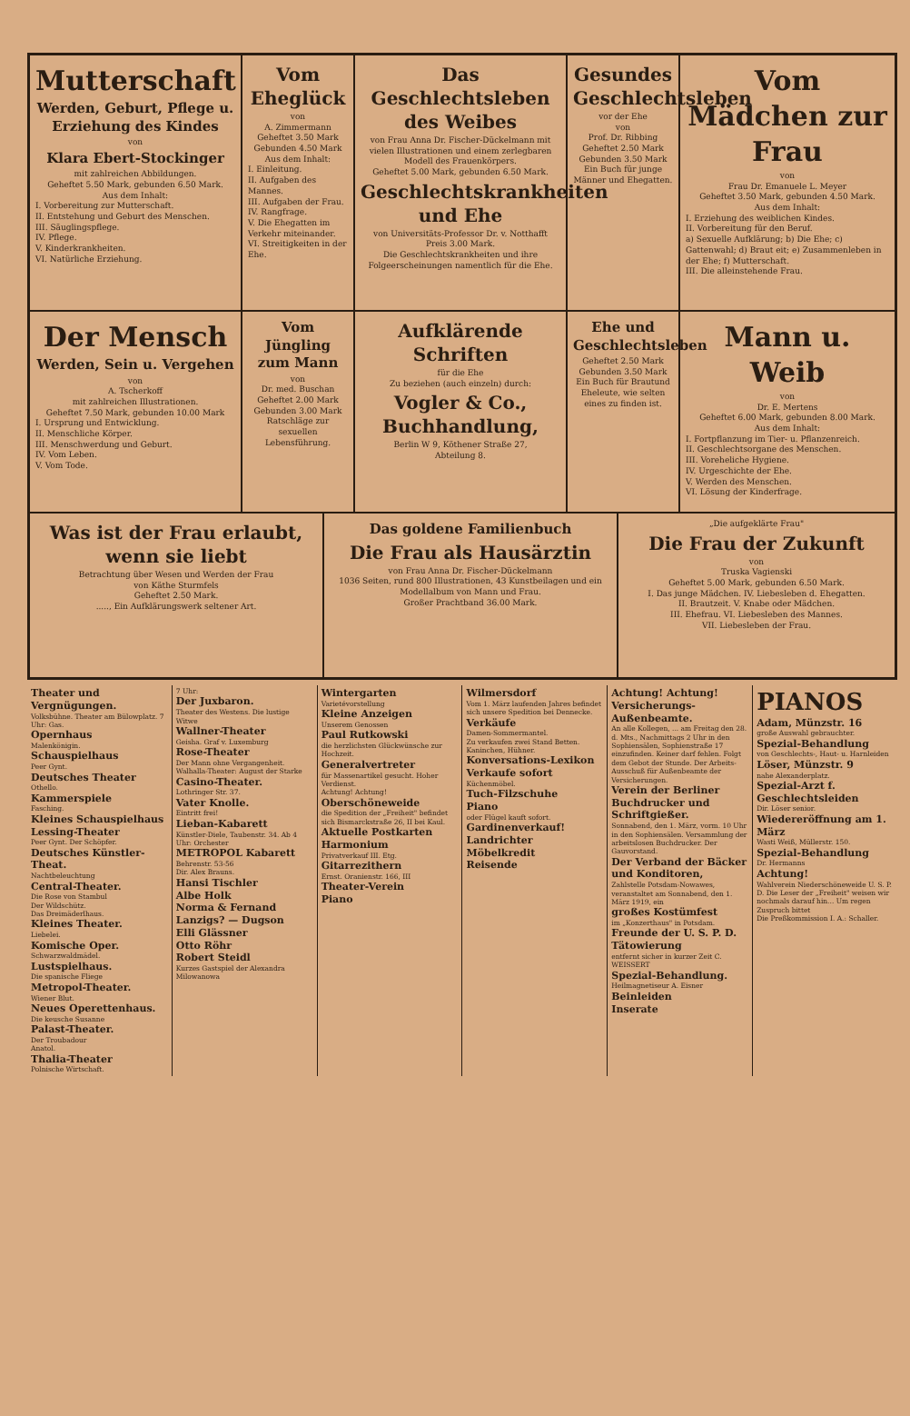Mutterschaft
Werden, Geburt, Pflege u. Erziehung des Kindes
von
Klara Ebert-Stockinger
mit zahlreichen Abbildungen.
Geheftet 5.50 Mark, gebunden 6.50 Mark.
Aus dem Inhalt:
I. Vorbereitung zur Mutterschaft.
II. Entstehung und Geburt des Menschen.
III. Säuglingspflege.
IV. Pflege.
V. Kinderkrankheiten.
VI. Natürliche Erziehung.
Vom Eheglück
von
A. Zimmermann
Geheftet 3.50 Mark
Gebunden 4.50 Mark
Aus dem Inhalt:
I. Einleitung.
II. Aufgaben des Mannes.
III. Aufgaben der Frau.
IV. Rangfrage.
V. Die Ehegatten im Verkehr miteinander.
VI. Streitigkeiten in der Ehe.
Das Geschlechtsleben des Weibes
von Frau Anna Dr. Fischer-Dückelmann mit vielen Illustrationen und einem zerlegbaren Modell des Frauenkörpers.
Geheftet 5.00 Mark, gebunden 6.50 Mark.
Geschlechtskrankheiten und Ehe
von Universitäts-Professor Dr. v. Notthafft
Preis 3.00 Mark.
Die Geschlechtskrankheiten und ihre Folgeerscheinungen namentlich für die Ehe.
Gesundes Geschlechtsleben
vor der Ehe
von
Prof. Dr. Ribbing
Geheftet 2.50 Mark
Gebunden 3.50 Mark
Ein Buch für junge Männer und Ehegatten.
Vom Mädchen zur Frau
von
Frau Dr. Emanuele L. Meyer
Geheftet 3.50 Mark, gebunden 4.50 Mark.
Aus dem Inhalt:
I. Erziehung des weiblichen Kindes.
II. Vorbereitung für den Beruf.
a) Sexuelle Aufklärung; b) Die Ehe; c) Gattenwahl; d) Braut eit; e) Zusammenleben in der Ehe; f) Mutterschaft.
III. Die alleinstehende Frau.
Der Mensch
Werden, Sein u. Vergehen
von
A. Tscherkoff
mit zahlreichen Illustrationen.
Geheftet 7.50 Mark, gebunden 10.00 Mark
I. Ursprung und Entwicklung.
II. Menschliche Körper.
III. Menschwerdung und Geburt.
IV. Vom Leben.
V. Vom Tode.
Vom Jüngling zum Mann
von
Dr. med. Buschan
Geheftet 2.00 Mark
Gebunden 3.00 Mark
Ratschläge zur sexuellen Lebensführung.
Aufklärende Schriften
für die Ehe
Zu beziehen (auch einzeln) durch:
Vogler & Co., Buchhandlung,
Berlin W 9, Köthener Straße 27,
Abteilung 8.
Ehe und Geschlechtsleben
Geheftet 2.50 Mark
Gebunden 3.50 Mark
Ein Buch für Brautund Eheleute, wie selten eines zu finden ist.
Mann u. Weib
von
Dr. E. Mertens
Geheftet 6.00 Mark, gebunden 8.00 Mark.
Aus dem Inhalt:
I. Fortpflanzung im Tier- u. Pflanzenreich.
II. Geschlechtsorgane des Menschen.
III. Voreheliche Hygiene.
IV. Urgeschichte der Ehe.
V. Werden des Menschen.
VI. Lösung der Kinderfrage.
Was ist der Frau erlaubt, wenn sie liebt
Betrachtung über Wesen und Werden der Frau
von Käthe Sturmfels
Geheftet 2.50 Mark.
....., Ein Aufklärungswerk seltener Art.
Das goldene Familienbuch
Die Frau als Hausärztin
von Frau Anna Dr. Fischer-Dückelmann
1036 Seiten, rund 800 Illustrationen, 43 Kunstbeilagen und ein Modellalbum von Mann und Frau.
Großer Prachtband 36.00 Mark.
„Die aufgeklärte Frau"
Die Frau der Zukunft
von
Truska Vagienski
Geheftet 5.00 Mark, gebunden 6.50 Mark.
I. Das junge Mädchen. IV. Liebesleben d. Ehegatten.
II. Brautzeit. V. Knabe oder Mädchen.
III. Ehefrau. VI. Liebesleben des Mannes.
VII. Liebesleben der Frau.
Theater und Vergnügungen.
Volksbühne. Theater am Bülowplatz. 7 Uhr: Gas.
Opernhaus
Malenkönigin.
Schauspielhaus
Peer Gynt.
Deutsches Theater
Othello.
Kammerspiele
Fasching.
Kleines Schauspielhaus
Lessing-Theater
Peer Gynt. Der Schöpfer.
Deutsches Künstler-Theat.
Nachtbeleuchtung
Central-Theater.
Die Rose von Stambul
Der Wildschütz.
Das Dreimäderlhaus.
Kleines Theater.
Liebelei.
Komische Oper.
Schwarzwaldmädel.
Lustspielhaus.
Die spanische Fliege
Metropol-Theater.
Wiener Blut.
Neues Operettenhaus.
Die keusche Susanne
Palast-Theater.
Der Troubadour
Anatol.
Thalia-Theater
Polnische Wirtschaft.
7 Uhr:
Der Juxbaron.
Theater des Westens. Die lustige Witwe
Wallner-Theater
Geisha. Graf v. Luxemburg
Rose-Theater
Der Mann ohne Vergangenheit.
Walhalla-Theater: August der Starke
Casino-Theater.
Lothringer Str. 37.
Vater Knolle.
Eintritt frei!
Lieban-Kabarett
Künstler-Diele, Taubenstr. 34. Ab 4 Uhr: Orchester
METROPOL Kabarett
Behrenstr. 53-56
Dir. Alex Brauns.
Hansi Tischler
Albe Holk
Norma & Fernand
Lanzigs? — Dugson
Elli Glässner
Otto Röhr
Robert Steidl
Kurzes Gastspiel der Alexandra Milowanowa
Wintergarten
Varietévorstellung
Kleine Anzeigen
Unserem Genossen
Paul Rutkowski
die herzlichsten Glückwünsche zur Hochzeit.
Generalvertreter
für Massenartikel gesucht. Hoher Verdienst.
Achtung! Achtung!
Oberschöneweide
die Spedition der „Freiheit" befindet sich Bismarckstraße 26, II bei Kaul.
Aktuelle Postkarten
Harmonium
Privatverkauf III. Etg.
Gitarrezithern
Ernst. Oranienstr. 166, III
Theater-Verein
Piano
Wilmersdorf
Vom 1. März laufenden Jahres befindet sich unsere Spedition bei Dennecke.
Verkäufe
Damen-Sommermantel.
Zu verkaufen zwei Stand Betten.
Kaninchen, Hühner.
Konversations-Lexikon
Verkaufe sofort
Küchenmöbel.
Tuch-Filzschuhe
Piano
oder Flügel kauft sofort.
Gardinenverkauf!
Landrichter
Möbelkredit
Reisende
Achtung! Achtung!
Versicherungs-Außenbeamte.
An alle Kollegen, ... am Freitag den 28. d. Mts., Nachmittags 2 Uhr in den Sophiensälen, Sophienstraße 17 einzufinden. Keiner darf fehlen. Folgt dem Gebot der Stunde. Der Arbeits-Ausschuß für Außenbeamte der Versicherungen.
Verein der Berliner Buchdrucker und Schriftgießer.
Sonnabend, den 1. März, vorm. 10 Uhr in den Sophiensälen. Versammlung der arbeitslosen Buchdrucker. Der Gauvorstand.
Der Verband der Bäcker und Konditoren,
Zahlstelle Potsdam-Nowawes, veranstaltet am Sonnabend, den 1. März 1919, ein
großes Kostümfest
im „Konzerthaus" in Potsdam.
Freunde der U. S. P. D.
Tätowierung
entfernt sicher in kurzer Zeit C. WEISSERT
Spezial-Behandlung.
Heilmagnetiseur A. Eisner
Beinleiden
Inserate
PIANOS
Adam, Münzstr. 16
große Auswahl gebrauchter.
Spezial-Behandlung
von Geschlechts-, Haut- u. Harnleiden
Löser, Münzstr. 9
nahe Alexanderplatz.
Spezial-Arzt f. Geschlechtsleiden
Dir. Löser senior.
Wiedereröffnung am 1. März
Wasti Weiß, Müllerstr. 150.
Spezial-Behandlung
Dr. Hermanns
Achtung!
Wahlverein Niederschöneweide U. S. P. D. Die Leser der „Freiheit" weisen wir nochmals darauf hin... Um regen Zuspruch bittet
Die Preßkommission I. A.: Schaller.